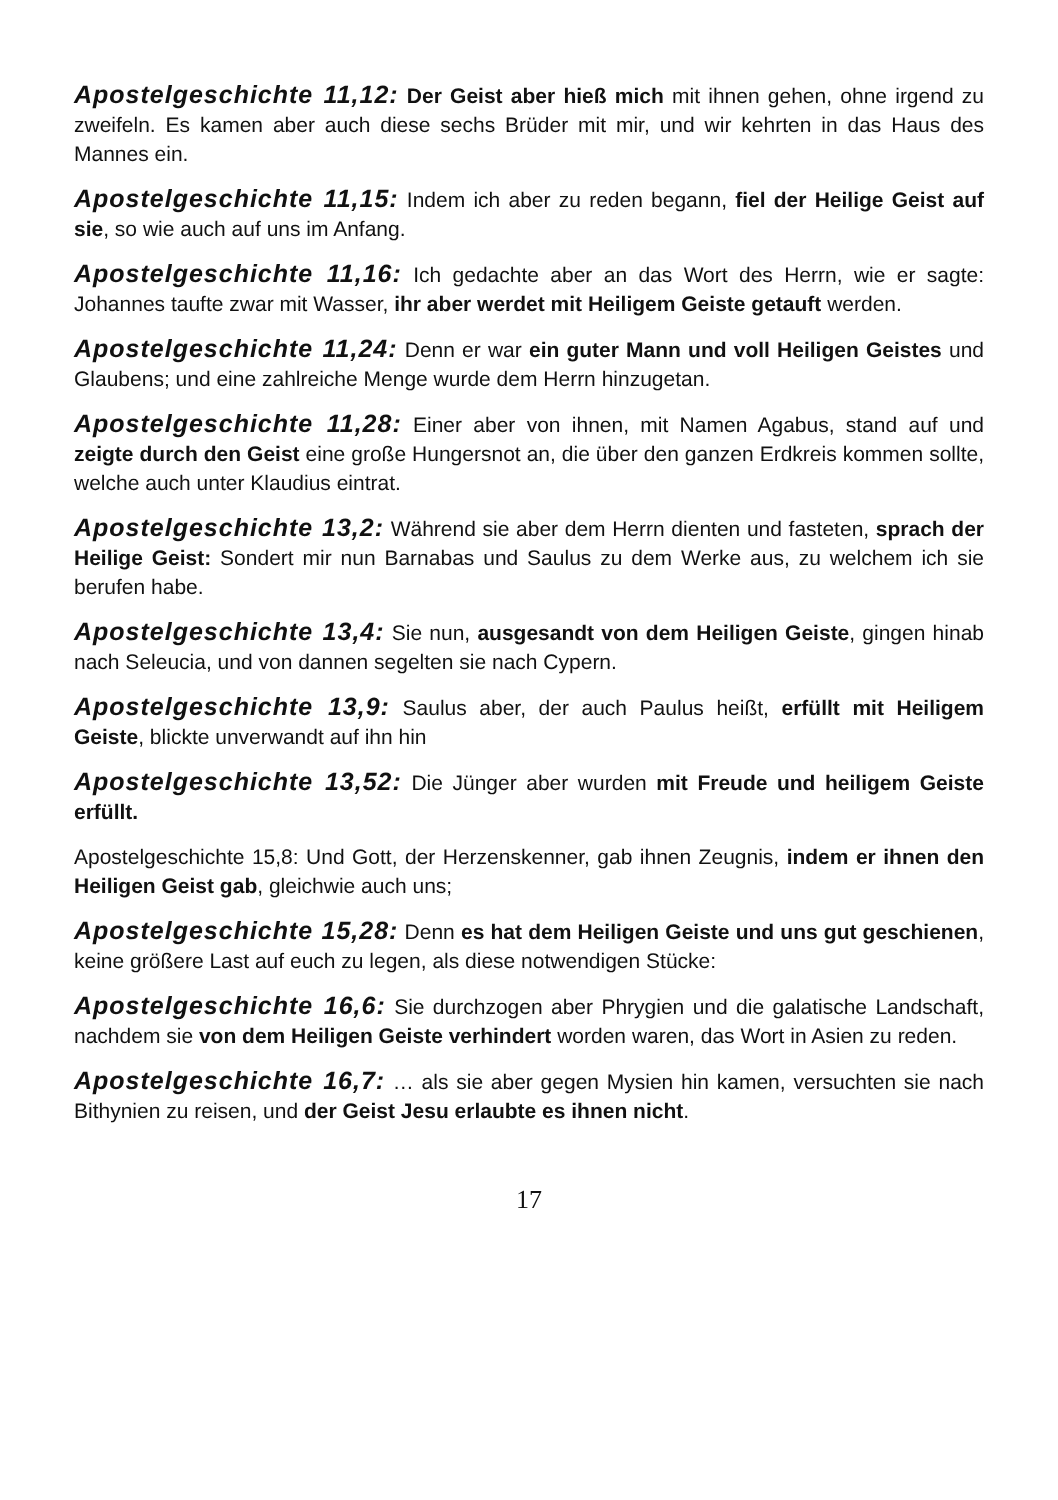Apostelgeschichte 11,12: Der Geist aber hieß mich mit ihnen gehen, ohne irgend zu zweifeln. Es kamen aber auch diese sechs Brüder mit mir, und wir kehrten in das Haus des Mannes ein.
Apostelgeschichte 11,15: Indem ich aber zu reden begann, fiel der Heilige Geist auf sie, so wie auch auf uns im Anfang.
Apostelgeschichte 11,16: Ich gedachte aber an das Wort des Herrn, wie er sagte: Johannes taufte zwar mit Wasser, ihr aber werdet mit Heiligem Geiste getauft werden.
Apostelgeschichte 11,24: Denn er war ein guter Mann und voll Heiligen Geistes und Glaubens; und eine zahlreiche Menge wurde dem Herrn hinzugetan.
Apostelgeschichte 11,28: Einer aber von ihnen, mit Namen Agabus, stand auf und zeigte durch den Geist eine große Hungersnot an, die über den ganzen Erdkreis kommen sollte, welche auch unter Klaudius eintrat.
Apostelgeschichte 13,2: Während sie aber dem Herrn dienten und fasteten, sprach der Heilige Geist: Sondert mir nun Barnabas und Saulus zu dem Werke aus, zu welchem ich sie berufen habe.
Apostelgeschichte 13,4: Sie nun, ausgesandt von dem Heiligen Geiste, gingen hinab nach Seleucia, und von dannen segelten sie nach Cypern.
Apostelgeschichte 13,9: Saulus aber, der auch Paulus heißt, erfüllt mit Heiligem Geiste, blickte unverwandt auf ihn hin
Apostelgeschichte 13,52: Die Jünger aber wurden mit Freude und heiligem Geiste erfüllt.
Apostelgeschichte 15,8: Und Gott, der Herzenskenner, gab ihnen Zeugnis, indem er ihnen den Heiligen Geist gab, gleichwie auch uns;
Apostelgeschichte 15,28: Denn es hat dem Heiligen Geiste und uns gut geschienen, keine größere Last auf euch zu legen, als diese notwendigen Stücke:
Apostelgeschichte 16,6: Sie durchzogen aber Phrygien und die galatische Landschaft, nachdem sie von dem Heiligen Geiste verhindert worden waren, das Wort in Asien zu reden.
Apostelgeschichte 16,7: … als sie aber gegen Mysien hin kamen, versuchten sie nach Bithynien zu reisen, und der Geist Jesu erlaubte es ihnen nicht.
17